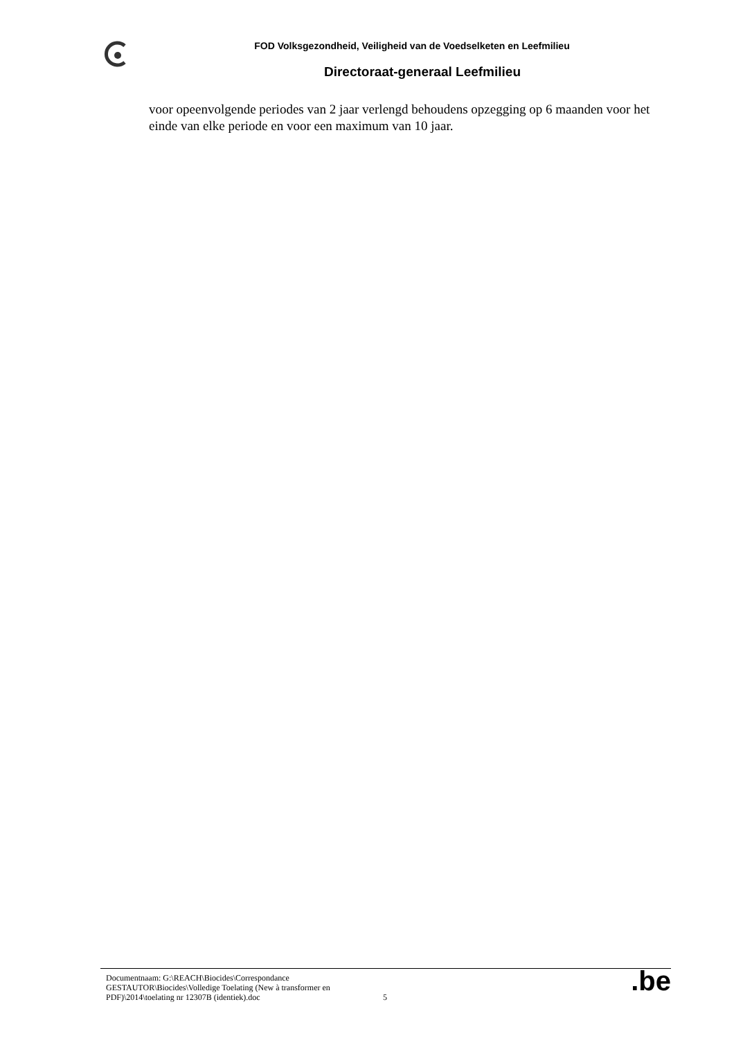FOD Volksgezondheid, Veiligheid van de Voedselketen en Leefmilieu
Directoraat-generaal Leefmilieu
voor opeenvolgende periodes van 2 jaar verlengd behoudens opzegging op 6 maanden voor het einde van elke periode en voor een maximum van 10 jaar.
Documentnaam: G:\REACH\Biocides\Correspondance GESTAUTOR\Biocides\Volledige Toelating (New à transformer en PDF)\2014\toelating nr 12307B (identiek).doc
5
.be